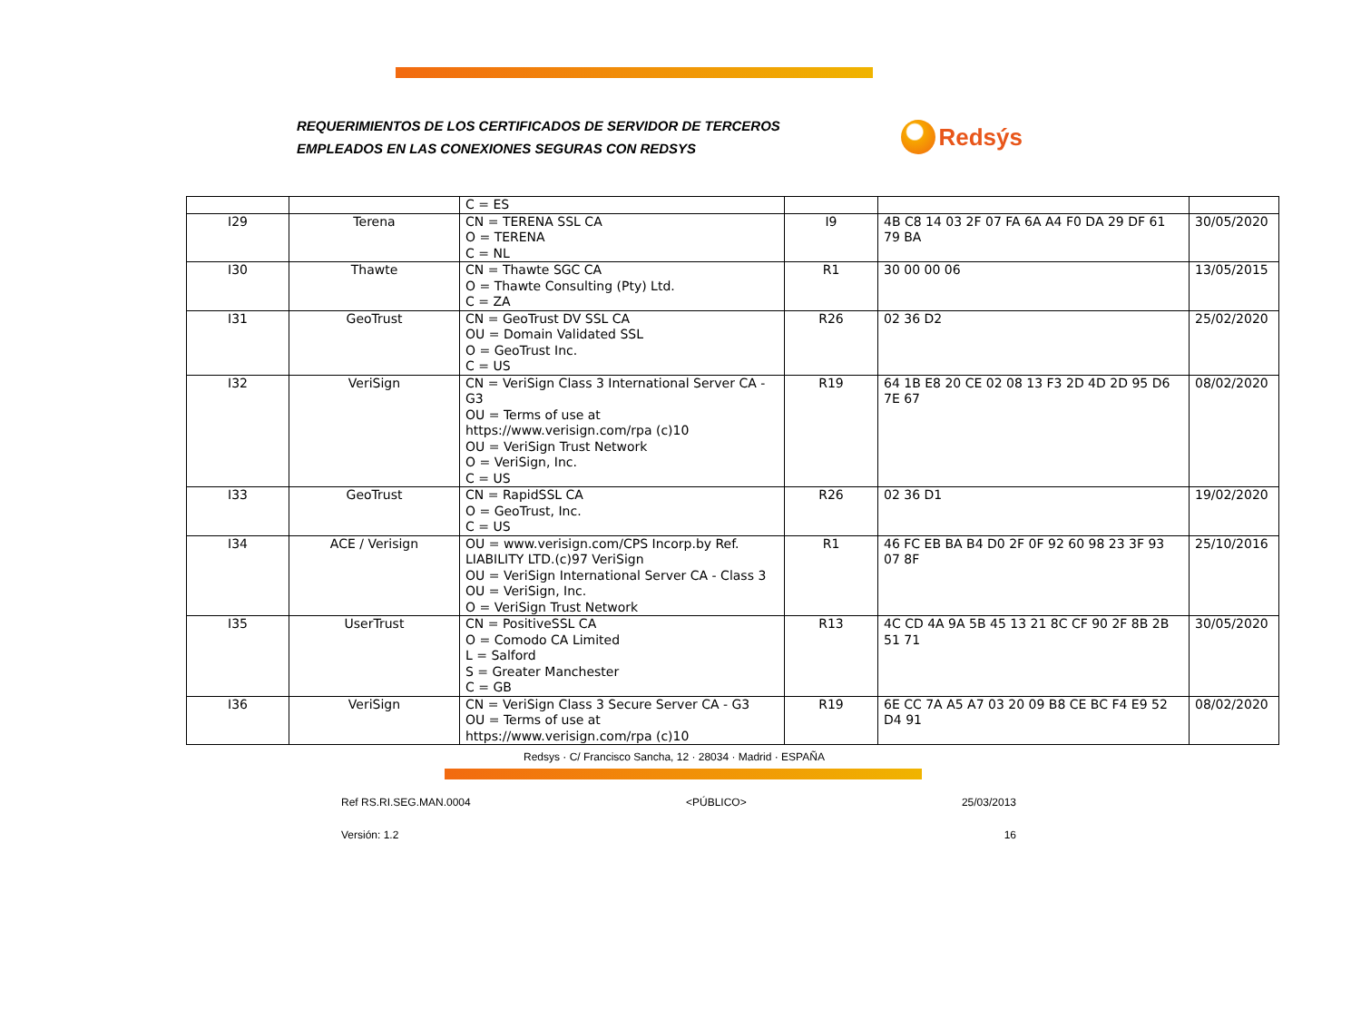REQUERIMIENTOS DE LOS CERTIFICADOS DE SERVIDOR DE TERCEROS
EMPLEADOS EN LAS CONEXIONES SEGURAS CON REDSYS
Redsýs
| | | C = ES | | | |
| I29 | Terena | CN = TERENA SSL CA O = TERENA C = NL | I9 | 4B C8 14 03 2F 07 FA 6A A4 F0 DA 29 DF 61 79 BA | 30/05/2020 |
| I30 | Thawte | CN = Thawte SGC CA O = Thawte Consulting (Pty) Ltd. C = ZA | R1 | 30 00 00 06 | 13/05/2015 |
| I31 | GeoTrust | CN = GeoTrust DV SSL CA OU = Domain Validated SSL O = GeoTrust Inc. C = US | R26 | 02 36 D2 | 25/02/2020 |
| I32 | VeriSign | CN = VeriSign Class 3 International Server CA - G3 OU = Terms of use at https://www.verisign.com/rpa (c)10 OU = VeriSign Trust Network O = VeriSign, Inc. C = US | R19 | 64 1B E8 20 CE 02 08 13 F3 2D 4D 2D 95 D6 7E 67 | 08/02/2020 |
| I33 | GeoTrust | CN = RapidSSL CA O = GeoTrust, Inc. C = US | R26 | 02 36 D1 | 19/02/2020 |
| I34 | ACE / Verisign | OU = www.verisign.com/CPS Incorp.by Ref. LIABILITY LTD.(c)97 VeriSign OU = VeriSign International Server CA - Class 3 OU = VeriSign, Inc. O = VeriSign Trust Network | R1 | 46 FC EB BA B4 D0 2F 0F 92 60 98 23 3F 93 07 8F | 25/10/2016 |
| I35 | UserTrust | CN = PositiveSSL CA O = Comodo CA Limited L = Salford S = Greater Manchester C = GB | R13 | 4C CD 4A 9A 5B 45 13 21 8C CF 90 2F 8B 2B 51 71 | 30/05/2020 |
| I36 | VeriSign | CN = VeriSign Class 3 Secure Server CA - G3 OU = Terms of use at https://www.verisign.com/rpa (c)10 | R19 | 6E CC 7A A5 A7 03 20 09 B8 CE BC F4 E9 52 D4 91 | 08/02/2020 |
Redsys · C/ Francisco Sancha, 12 · 28034 · Madrid · ESPAÑA
Ref RS.RI.SEG.MAN.0004 <PÚBLICO> 25/03/2013
Versión: 1.2 16